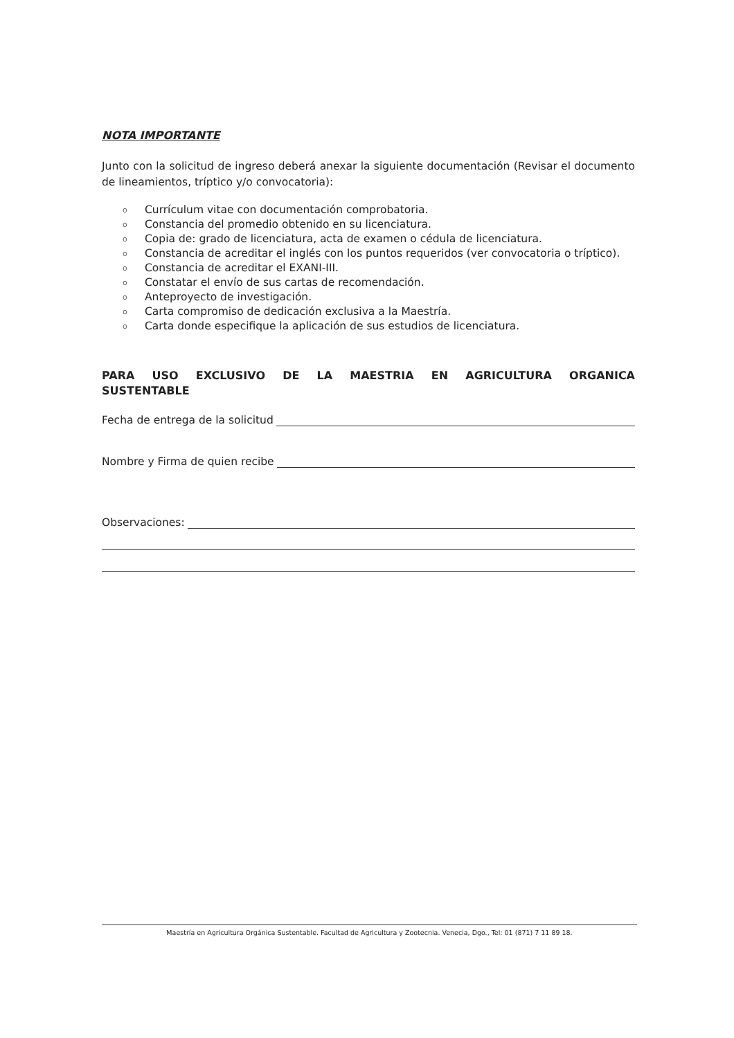NOTA IMPORTANTE
Junto con la solicitud de ingreso deberá anexar la siguiente documentación (Revisar el documento de lineamientos, tríptico y/o convocatoria):
o Currículum vitae con documentación comprobatoria.
o Constancia del promedio obtenido en su licenciatura.
o Copia de: grado de licenciatura, acta de examen o cédula de licenciatura.
o Constancia de acreditar el inglés con los puntos requeridos (ver convocatoria o tríptico).
o Constancia de acreditar el EXANI-III.
o Constatar el envío de sus cartas de recomendación.
o Anteproyecto de investigación.
o Carta compromiso de dedicación exclusiva a la Maestría.
o Carta donde especifique la aplicación de sus estudios de licenciatura.
PARA USO EXCLUSIVO DE LA MAESTRIA EN AGRICULTURA ORGANICA SUSTENTABLE
Fecha de entrega de la solicitud
Nombre y Firma de quien recibe
Observaciones:
Maestría en Agricultura Orgánica Sustentable. Facultad de Agricultura y Zootecnia. Venecia, Dgo., Tel: 01 (871) 7 11 89 18.